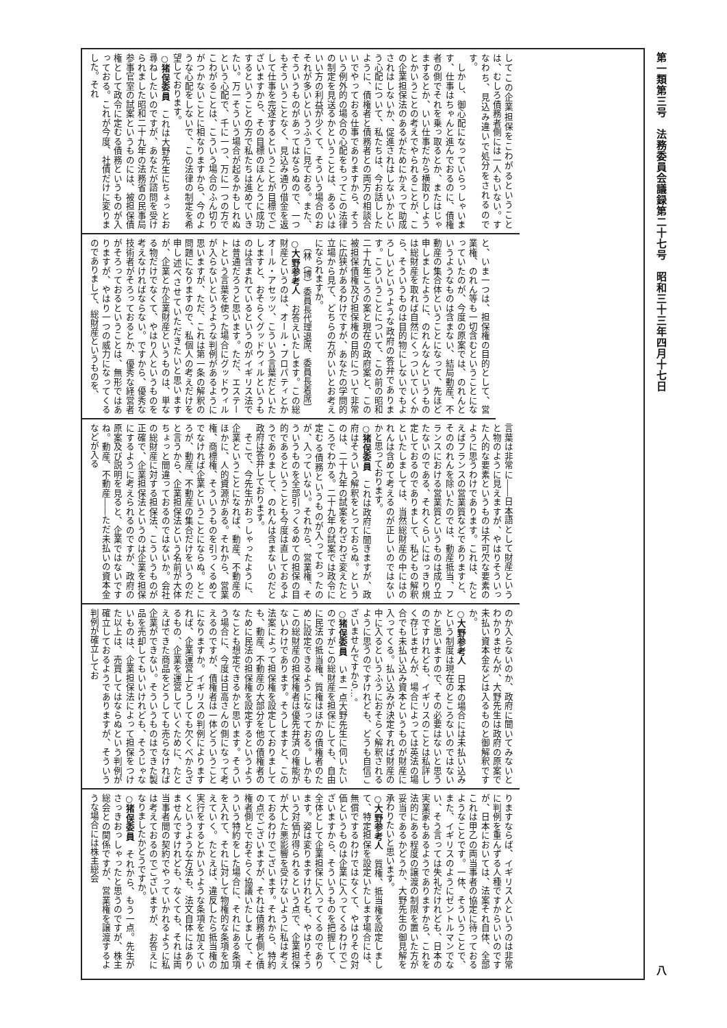第一類第三号　法務委員会議録第二十七号　昭和三十三年四月十七日 八
してこの企業担保をこわがるということは、むしろ債務者側には一人もいない。すなわち、見込み違いで処分をされるのです。
　しかし、御心配になっていらっしゃいます、仕事はちゃんと進んでおるのに、債権者の側でそれを乗っ取るとか、またはじゃまするとか、いい仕事だから横取りしようとかいうことの考えでやられることが、この企業担保法のあるがためにかえって助成されはしないか、促進されはしないかという心配について、私たちは、今お話ししたように、債権者と債務者との両方の相談合いでやっておる仕事でありますから、そういう例外的の場合の心配をもってこの法律の制定を見送るかということは、あるいはいい方の利益が少くて、そういう場合のおそれが多いというふうに見ておる。また、そういうものがあってはならぬので、一つもそういうことなく、見込み通り借金を返して仕事を完遂するということが目標でございますから、その目標のほんとうに成功するということの方で私たちは進めていきたい。万一そういう場合が起るかもしれぬという心配で、千に一つ、万に一つの方でこわがることは、こういう場合のふん切りがつかないことに相なりますから、今のような心配をしないで、この法律の制定を希望しております。
○猪俣委員　これは大野先生にちょっとお尋ねしたいのですが、あなたが諮問を受けられました昭和二十九年の法務省の民事局参事官室の試案というものには、被担保債権として政令に定むる債務というものが入っておる。これが今度、社債だけに変りました。それ
と、いま一つは、担保権の目的として、営業権、のれん等も一切含むということになっていたのが、今度の原案では、のれんというようなものは含まない、結局動産、不動産の集合体ということになって、先ほど申しましたように、のれんなんというものは総財産を取れば自然にくっついていくから、そういうものは目的物にしないでもよろしいというような政府の答弁であります。こういうことについて、この前の昭和二十九年ごろの案と現在の政府案と、この被担保債権及び担保権の目的について非常に広狭があるわけですが、あなたの学問的立場から見て、どちらの方がいいとお考えになられますか。
　〔林（博）委員長代理退席、委員長着席〕
○大野参考人　お答えいたします。この総財産というのは、オール・プロパティとかオール・アセッツ、こういう言葉だといたしますと、おそらくグッドウィルというものは含まれているというのがイギリス法では普通だろうと思います。ただ、エステートという言葉を使った場合にグッドウィルが入らないというような判例があるように思いますが、ただ、これは第一条の解釈の問題になりますので、私個人の考えだけを申し述べさせていただきたいと思いますが、企業とか企業財産というものは、単なる物だけでなくて、やはり人というものを考えなければならない。ですから、優秀な技術者がそろっておるとか、優秀な経営者がそろっておるということは、無形ではありますが、やはり一つの威力になってくるのでありまして、総財産というものを、
言葉は非常に――日本語として財産というと物のように見えますが、やはりそういった人的な要素というものは不可欠な要素のように思うわけであります。これは、たとえばフランスの営業質などでありますと、そののれんを除いたのでは、動産抵当、フランスにおける営業質というものは成り立たないのである、それくらいにはっきり規定しておるのでありまして、私どもの解釈といたしましては、当然総財産の中にはのれんは含めて考えるのが正しいのではないかと思っております。
○猪俣委員　これは政府に聞きますが、政府はそういう解釈をとっておらぬ。というのは、二十九年の試案をわざわざ変えたところでわかる。二十九年の試案では政令に定むる債務というものが入っておったのが、入っていない。それから、営業権、そういうものを全部引っくるめての担保の目的であるということも今度は直しておるようでありまして、のれんは含まないのだと政府は答弁しております。
　そこで、今先生がおっしゃったように、企業ということになれば、動産、不動産のほかに、人的資源がある。それから、営業権、商標権、そういうものを引っくるめてでなければ企業ということにならぬ。ところが、動産、不動産の集合だけをいうのだと言うから、企業担保法という名前が大体ちょっと間違っておるのではないか。会社の総財産に対する担保法、こういうものが正確で、企業担保法というのは企業を担保にするように考えられるのですが、政府の原案及び説明を見ると、企業ではないですね。動産、不動産――ただ未払いの資本金などが入る
のか入らないのか、政府に聞いてみないとわかりませんが、大野先生は政府の原案で未払い資本金などは入るものと御解釈ですか。
○大野参考人　日本の場合には未払い込みという制度は現在のところないのではないかと思いますので、その必要はないと思うのですけれども、イギリスのことは私詳しく存じませんが、場合によっては英法の場合でも未払い込み資本というものが財産に入ってくる。払い込みが決定すれば財産の中に入るというふうにおそらく解釈されるように思うのですけれども、どうも自信ございませんですから…。
○猪俣委員　いま一点大野先生に伺いたいのですがこの総財産を担保にしても、自由に民法の抵当権、質権はほかの債権者のために設定できるようになっておる。しかもこの総財産の担保権者は優先弁済の権能がないわけであります。そうしますと、この法案によって担保権を設定しておりましても、動産、不動産の大部分を他の債権者のために民法の担保権を設定するというようなことも想定できるかと思います。そういう場合に、今度は日高さんの側になって考えるのですが、債権者は一体どういうことになりますか。イギリスの判例によりますれば、企業運営上どうしても欠くべからざるもの、企業を運営していくために、たとえばできた商品をどうしても売らなければ企業ができない。そういうものはできた製品を売却してもいいけれども、そうじゃないものは、企業担保法によって担保をつけた以上は、売買してはならぬという判例が確立しておるようでありますが、そういう判例が確立してお
りますならば、イギリス人というのは非常に判例を重んずる人種ですからいいのですが、日本においては、法案それ自体、全部これは甲乙の両当事者の協定に待っておるようなことです。一体、そういうことで、また、イギリスのようにゼントルマンでない、そう言っては失礼だけれども、日本の実業家もあるようでありますから、これを法的にある程度の譲渡の制限を置いた方が妥当であるかどうか、大野先生の御見解を承わりたいと思います。
○大野参考人　質権、抵当権を設定しまして、特定担保を設定いたします場合には、無償でするわけではなくて、やはりその対価というものは企業に入ってくるわけでございますから、そういうものを把握して、全体として企業担保に入ってくるのであります。姿は変りますけれども、やはりそういう対価が得られるという点で、企業担保が大した悪影響を受けないように私は考えておるわけでございます。それから、特約の点でございますが、それは債務者側と債権者側とでおそらく協議いたしまして、そういう特約をした場合に、それにある条項を入れて、それに対して物権的な条項を加えていく。たとえば、違反したら抵当権の実行をするとかいうような条項を加えていくというような方法も、法文自体にはありませんですけれども、なくても、それは両当事者間の契約でやっていかれるように私は考えておるのでございますが、お答えになりましたかどうですか。
○猪俣委員　それから、もう一点。先生がさっきおっしゃったと思うのですが、株主総会との関係ですが、営業権を譲渡するような場合には株主総会